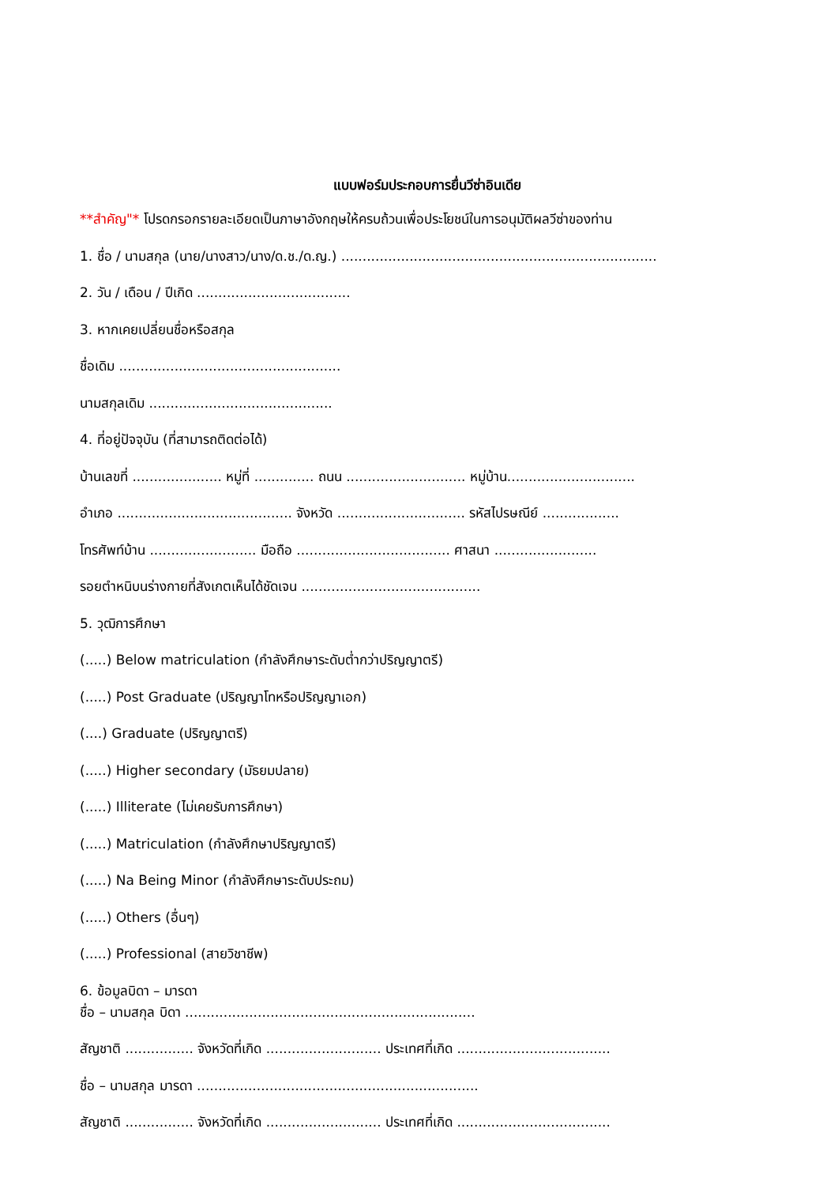แบบฟอร์มประกอบการยื่นวีซ่าอินเดีย
**สำคัญ"* โปรดกรอกรายละเอียดเป็นภาษาอังกฤษให้ครบถ้วนเพื่อประโยชน์ในการอนุมัติผลวีซ่าของท่าน
1. ชื่อ / นามสกุล (นาย/นางสาว/นาง/ด.ช./ด.ญ.) ..........................................................................
2. วัน / เดือน / ปีเกิด ....................................
3. หากเคยเปลี่ยนชื่อหรือสกุล
ชื่อเดิม ....................................................
นามสกุลเดิม ...........................................
4. ที่อยู่ปัจจุบัน (ที่สามารถติดต่อได้)
บ้านเลขที่ ..................... หมู่ที่ .............. ถนน ............................ หมู่บ้าน..............................
อำเภอ ......................................... จังหวัด .............................. รหัสไปรษณีย์ ..................
โทรศัพท์บ้าน ......................... มือถือ .................................... ศาสนา ........................
รอยตำหนิบนร่างกายที่สังเกตเห็นได้ชัดเจน ..........................................
5. วุฒิการศึกษา
(.....) Below matriculation (กำลังศึกษาระดับต่ำกว่าปริญญาตรี)
(.....) Post Graduate (ปริญญาโทหรือปริญญาเอก)
(....) Graduate (ปริญญาตรี)
(.....) Higher secondary (มัธยมปลาย)
(.....) Illiterate (ไม่เคยรับการศึกษา)
(.....) Matriculation (กำลังศึกษาปริญญาตรี)
(.....) Na Being Minor (กำลังศึกษาระดับประถม)
(.....) Others (อื่นๆ)
(.....) Professional (สายวิชาชีพ)
6. ข้อมูลบิดา – มารดา
ชื่อ – นามสกุล บิดา ....................................................................
สัญชาติ ................ จังหวัดที่เกิด ........................... ประเทศที่เกิด ....................................
ชื่อ – นามสกุล มารดา ..................................................................
สัญชาติ ................ จังหวัดที่เกิด ........................... ประเทศที่เกิด ....................................